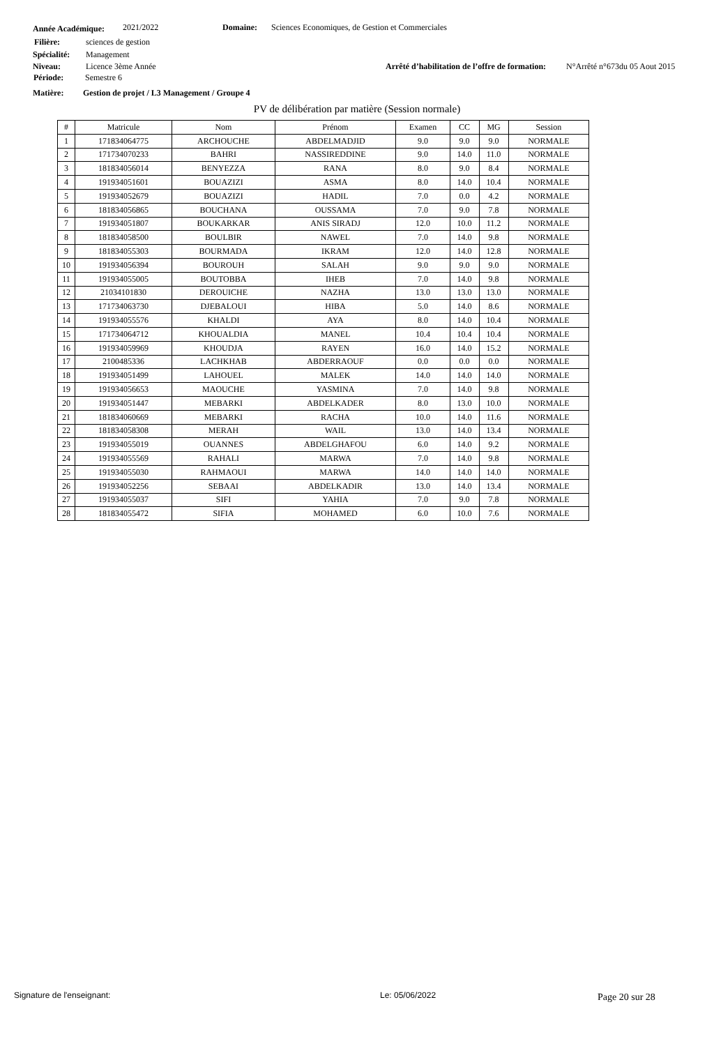Année Académique: 2021/2022 Domaine: Sciences Economiques, de Gestion et Commerciales
Filière: sciences de gestion
Spécialité: Management
Niveau: Licence 3ème Année Arrêté d’habilitation de l’offre de formation: N°Arrêté n°673du 05 Aout 2015
Période: Semestre 6
Matière: Gestion de projet / L3 Management / Groupe 4
PV de délibération par matière (Session normale)
| # | Matricule | Nom | Prénom | Examen | CC | MG | Session |
| --- | --- | --- | --- | --- | --- | --- | --- |
| 1 | 171834064775 | ARCHOUCHE | ABDELMADJID | 9.0 | 9.0 | 9.0 | NORMALE |
| 2 | 171734070233 | BAHRI | NASSIREDDINE | 9.0 | 14.0 | 11.0 | NORMALE |
| 3 | 181834056014 | BENYEZZA | RANA | 8.0 | 9.0 | 8.4 | NORMALE |
| 4 | 191934051601 | BOUAZIZI | ASMA | 8.0 | 14.0 | 10.4 | NORMALE |
| 5 | 191934052679 | BOUAZIZI | HADIL | 7.0 | 0.0 | 4.2 | NORMALE |
| 6 | 181834056865 | BOUCHANA | OUSSAMA | 7.0 | 9.0 | 7.8 | NORMALE |
| 7 | 191934051807 | BOUKARKAR | ANIS SIRADJ | 12.0 | 10.0 | 11.2 | NORMALE |
| 8 | 181834058500 | BOULBIR | NAWEL | 7.0 | 14.0 | 9.8 | NORMALE |
| 9 | 181834055303 | BOURMADA | IKRAM | 12.0 | 14.0 | 12.8 | NORMALE |
| 10 | 191934056394 | BOUROUH | SALAH | 9.0 | 9.0 | 9.0 | NORMALE |
| 11 | 191934055005 | BOUTOBBA | IHEB | 7.0 | 14.0 | 9.8 | NORMALE |
| 12 | 21034101830 | DEROUICHE | NAZHA | 13.0 | 13.0 | 13.0 | NORMALE |
| 13 | 171734063730 | DJEBALOUI | HIBA | 5.0 | 14.0 | 8.6 | NORMALE |
| 14 | 191934055576 | KHALDI | AYA | 8.0 | 14.0 | 10.4 | NORMALE |
| 15 | 171734064712 | KHOUALDIA | MANEL | 10.4 | 10.4 | 10.4 | NORMALE |
| 16 | 191934059969 | KHOUDJA | RAYEN | 16.0 | 14.0 | 15.2 | NORMALE |
| 17 | 2100485336 | LACHKHAB | ABDERRAOUF | 0.0 | 0.0 | 0.0 | NORMALE |
| 18 | 191934051499 | LAHOUEL | MALEK | 14.0 | 14.0 | 14.0 | NORMALE |
| 19 | 191934056653 | MAOUCHE | YASMINA | 7.0 | 14.0 | 9.8 | NORMALE |
| 20 | 191934051447 | MEBARKI | ABDELKADER | 8.0 | 13.0 | 10.0 | NORMALE |
| 21 | 181834060669 | MEBARKI | RACHA | 10.0 | 14.0 | 11.6 | NORMALE |
| 22 | 181834058308 | MERAH | WAIL | 13.0 | 14.0 | 13.4 | NORMALE |
| 23 | 191934055019 | OUANNES | ABDELGHAFOU | 6.0 | 14.0 | 9.2 | NORMALE |
| 24 | 191934055569 | RAHALI | MARWA | 7.0 | 14.0 | 9.8 | NORMALE |
| 25 | 191934055030 | RAHMAOUI | MARWA | 14.0 | 14.0 | 14.0 | NORMALE |
| 26 | 191934052256 | SEBAAI | ABDELKADIR | 13.0 | 14.0 | 13.4 | NORMALE |
| 27 | 191934055037 | SIFI | YAHIA | 7.0 | 9.0 | 7.8 | NORMALE |
| 28 | 181834055472 | SIFIA | MOHAMED | 6.0 | 10.0 | 7.6 | NORMALE |
Signature de l'enseignant: Le: 05/06/2022 Page 20 sur 28